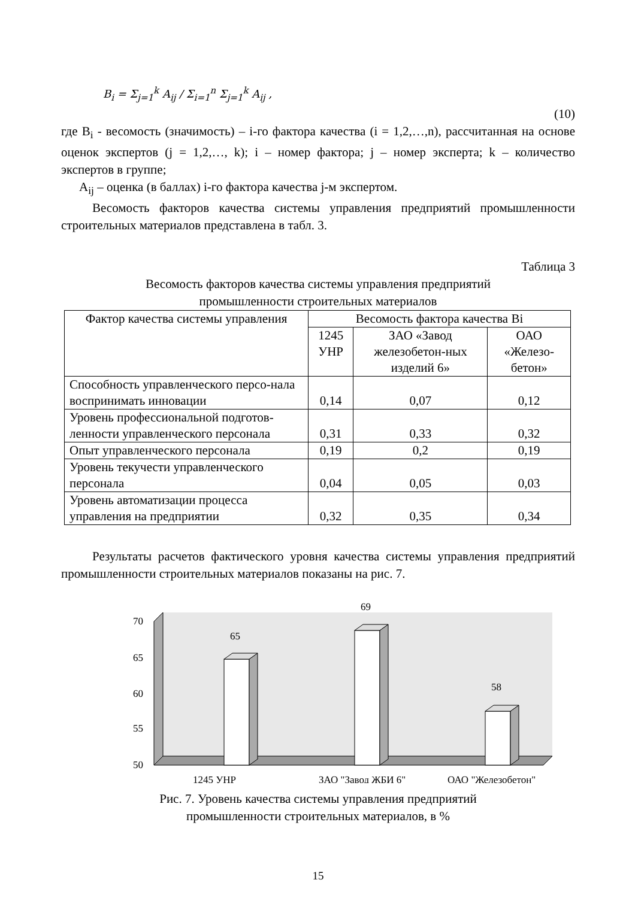B<sub>i</sub> = Σ<sub>j=1</sub><sup>k</sup> A<sub>ij</sub> / Σ<sub>i=1</sub><sup>n</sup> Σ<sub>j=1</sub><sup>k</sup> A<sub>ij</sub> , (10)
где B<sub>i</sub> - весомость (значимость) – i-го фактора качества (i = 1,2,…,n), рассчитанная на основе оценок экспертов (j = 1,2,…, k); i – номер фактора; j – номер эксперта; k – количество экспертов в группе;
A<sub>ij</sub> – оценка (в баллах) i-го фактора качества j-м экспертом.
Весомость факторов качества системы управления предприятий промышленности строительных материалов представлена в табл. 3.
Таблица 3
Весомость факторов качества системы управления предприятий
промышленности строительных материалов
| Фактор качества системы управления | Весомость фактора качества Bi | | |
| --- | --- | --- | --- |
| | 1245 УНР | ЗАО «Завод железобетон-ных изделий 6» | ОАО «Железо-бетон» |
| Способность управленческого персо-нала воспринимать инновации | 0,14 | 0,07 | 0,12 |
| Уровень профессиональной подготов-ленности управленческого персонала | 0,31 | 0,33 | 0,32 |
| Опыт управленческого персонала | 0,19 | 0,2 | 0,19 |
| Уровень текучести управленческого персонала | 0,04 | 0,05 | 0,03 |
| Уровень автоматизации процесса управления на предприятии | 0,32 | 0,35 | 0,34 |
Результаты расчетов фактического уровня качества системы управления предприятий промышленности строительных материалов показаны на рис. 7.
70
65
60
55
50
65
69
58
1245 УНР
ЗАО "Завод ЖБИ 6"
ОАО "Железобетон"
Рис. 7. Уровень качества системы управления предприятий
промышленности строительных материалов, в %
15